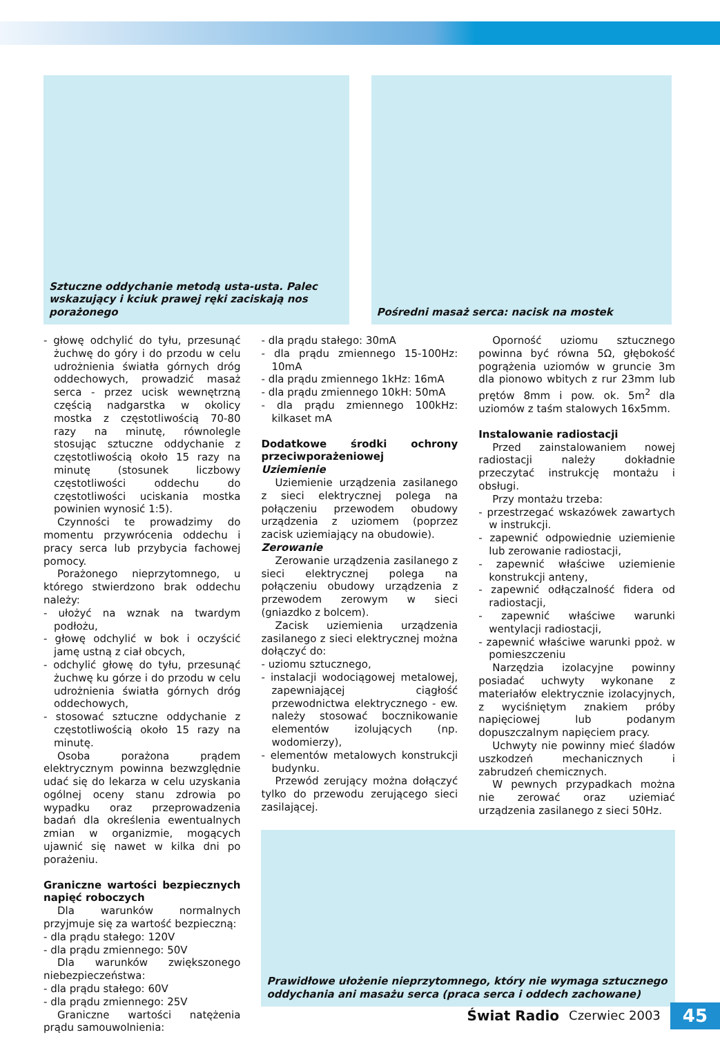Sztuczne oddychanie metodą usta-usta. Palec wskazujący i kciuk prawej ręki zaciskają nos porażonego
Pośredni masaż serca: nacisk na mostek
- głowę odchylić do tyłu, przesunąć żuchwę do góry i do przodu w celu udrożnienia światła górnych dróg oddechowych, prowadzić masaż serca - przez ucisk wewnętrzną częścią nadgarstka w okolicy mostka z częstotliwością 70-80 razy na minutę, równolegle stosując sztuczne oddychanie z częstotliwością około 15 razy na minutę (stosunek liczbowy częstotliwości oddechu do częstotliwości uciskania mostka powinien wynosić 1:5).
Czynności te prowadzimy do momentu przywrócenia oddechu i pracy serca lub przybycia fachowej pomocy.
Porażonego nieprzytomnego, u którego stwierdzono brak oddechu należy:
- ułożyć na wznak na twardym podłożu,
- głowę odchylić w bok i oczyścić jamę ustną z ciał obcych,
- odchylić głowę do tyłu, przesunąć żuchwę ku górze i do przodu w celu udrożnienia światła górnych dróg oddechowych,
- stosować sztuczne oddychanie z częstotliwością około 15 razy na minutę.
Osoba porażona prądem elektrycznym powinna bezwzględnie udać się do lekarza w celu uzyskania ogólnej oceny stanu zdrowia po wypadku oraz przeprowadzenia badań dla określenia ewentualnych zmian w organizmie, mogących ujawnić się nawet w kilka dni po porażeniu.
Graniczne wartości bezpiecznych napięć roboczych
Dla warunków normalnych przyjmuje się za wartość bezpieczną:
- dla prądu stałego: 120V
- dla prądu zmiennego: 50V
Dla warunków zwiększonego niebezpieczeństwa:
- dla prądu stałego: 60V
- dla prądu zmiennego: 25V
Graniczne wartości natężenia prądu samouwolnienia:
- dla prądu stałego: 30mA
- dla prądu zmiennego 15-100Hz: 10mA
- dla prądu zmiennego 1kHz: 16mA
- dla prądu zmiennego 10kH: 50mA
- dla prądu zmiennego 100kHz: kilkaset mA
Dodatkowe środki ochrony przeciwporażeniowej
Uziemienie
Uziemienie urządzenia zasilanego z sieci elektrycznej polega na połączeniu przewodem obudowy urządzenia z uziomem (poprzez zacisk uziemiający na obudowie).
Zerowanie
Zerowanie urządzenia zasilanego z sieci elektrycznej polega na połączeniu obudowy urządzenia z przewodem zerowym w sieci (gniazdko z bolcem).
Zacisk uziemienia urządzenia zasilanego z sieci elektrycznej można dołączyć do:
- uziomu sztucznego,
- instalacji wodociągowej metalowej, zapewniającej ciągłość przewodnictwa elektrycznego - ew. należy stosować bocznikowanie elementów izolujących (np. wodomierzy),
- elementów metalowych konstrukcji budynku.
Przewód zerujący można dołączyć tylko do przewodu zerującego sieci zasilającej.
Oporność uziomu sztucznego powinna być równa 5Ω, głębokość pogrążenia uziomów w gruncie 3m dla pionowo wbitych z rur 23mm lub prętów 8mm i pow. ok. 5m<sup>2</sup> dla uziomów z taśm stalowych 16x5mm.
Instalowanie radiostacji
Przed zainstalowaniem nowej radiostacji należy dokładnie przeczytać instrukcję montażu i obsługi.
Przy montażu trzeba:
- przestrzegać wskazówek zawartych w instrukcji.
- zapewnić odpowiednie uziemienie lub zerowanie radiostacji,
- zapewnić właściwe uziemienie konstrukcji anteny,
- zapewnić odłączalność fidera od radiostacji,
- zapewnić właściwe warunki wentylacji radiostacji,
- zapewnić właściwe warunki ppoż. w pomieszczeniu
Narzędzia izolacyjne powinny posiadać uchwyty wykonane z materiałów elektrycznie izolacyjnych, z wyciśniętym znakiem próby napięciowej lub podanym dopuszczalnym napięciem pracy.
Uchwyty nie powinny mieć śladów uszkodzeń mechanicznych i zabrudzeń chemicznych.
W pewnych przypadkach można nie zerować oraz uziemiać urządzenia zasilanego z sieci 50Hz.
Prawidłowe ułożenie nieprzytomnego, który nie wymaga sztucznego oddychania ani masażu serca (praca serca i oddech zachowane)
Świat Radio Czerwiec 2003 45